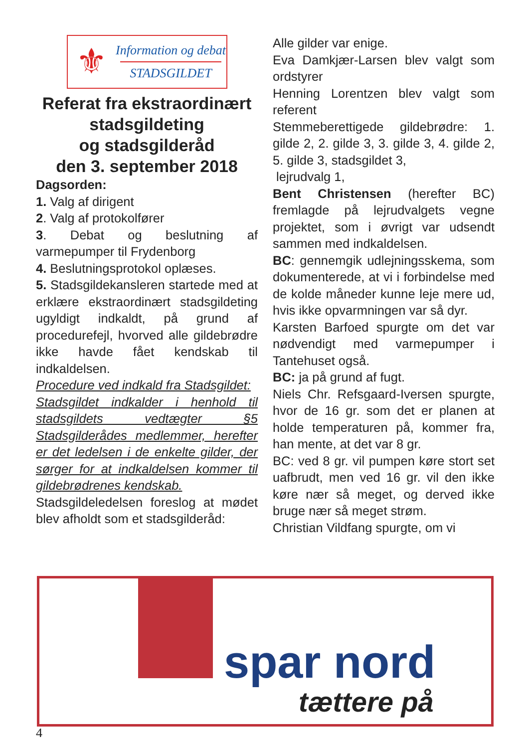⚜
Information og debat
STADSGILDET
Referat fra ekstraordinært stadsgildeting
og stadsgilderåd
den 3. september 2018
Dagsorden:
1. Valg af dirigent
2. Valg af protokolfører
3. Debat og beslutning af varmepumper til Frydenborg
4. Beslutningsprotokol oplæses.
5. Stadsgildekansleren startede med at erklære ekstraordinært stadsgildeting ugyldigt indkaldt, på grund af procedurefejl, hvorved alle gildebrødre ikke havde fået kendskab til indkaldelsen.
Procedure ved indkald fra Stadsgildet:
Stadsgildet indkalder i henhold til stadsgildets vedtægter §5 Stadsgilderådes medlemmer, herefter er det ledelsen i de enkelte gilder, der sørger for at indkaldelsen kommer til gildebrødrenes kendskab.
Stadsgildeledelsen foreslog at mødet blev afholdt som et stadsgilderåd:
Alle gilder var enige.
Eva Damkjær-Larsen blev valgt som ordstyrer
Henning Lorentzen blev valgt som referent
Stemmeberettigede gildebrødre: 1. gilde 2, 2. gilde 3, 3. gilde 3, 4. gilde 2, 5. gilde 3, stadsgildet 3,
lejrudvalg 1,
Bent Christensen (herefter BC) fremlagde på lejrudvalgets vegne projektet, som i øvrigt var udsendt sammen med indkaldelsen.
BC: gennemgik udlejningsskema, som dokumenterede, at vi i forbindelse med de kolde måneder kunne leje mere ud, hvis ikke opvarmningen var så dyr.
Karsten Barfoed spurgte om det var nødvendigt med varmepumper i Tantehuset også.
BC: ja på grund af fugt.
Niels Chr. Refsgaard-Iversen spurgte, hvor de 16 gr. som det er planen at holde temperaturen på, kommer fra, han mente, at det var 8 gr.
BC: ved 8 gr. vil pumpen køre stort set uafbrudt, men ved 16 gr. vil den ikke køre nær så meget, og derved ikke bruge nær så meget strøm.
Christian Vildfang spurgte, om vi
spar nord
tættere på
4